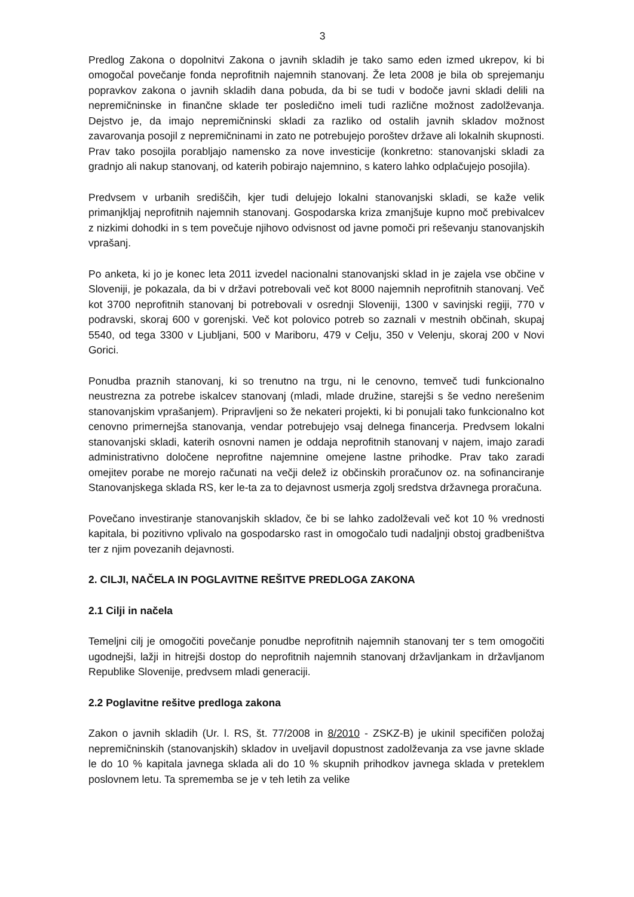3
Predlog Zakona o dopolnitvi Zakona o javnih skladih je tako samo eden izmed ukrepov, ki bi omogočal povečanje fonda neprofitnih najemnih stanovanj. Že leta 2008 je bila ob sprejemanju popravkov zakona o javnih skladih dana pobuda, da bi se tudi v bodoče javni skladi delili na nepremičninske in finančne sklade ter posledično imeli tudi različne možnost zadolževanja. Dejstvo je, da imajo nepremičninski skladi za razliko od ostalih javnih skladov možnost zavarovanja posojil z nepremičninami in zato ne potrebujejo poroštev države ali lokalnih skupnosti. Prav tako posojila porabljajo namensko za nove investicije (konkretno: stanovanjski skladi za gradnjo ali nakup stanovanj, od katerih pobirajo najemnino, s katero lahko odplačujejo posojila).
Predvsem v urbanih središčih, kjer tudi delujejo lokalni stanovanjski skladi, se kaže velik primanjkljaj neprofitnih najemnih stanovanj. Gospodarska kriza zmanjšuje kupno moč prebivalcev z nizkimi dohodki in s tem povečuje njihovo odvisnost od javne pomoči pri reševanju stanovanjskih vprašanj.
Po anketa, ki jo je konec leta 2011 izvedel nacionalni stanovanjski sklad in je zajela vse občine v Sloveniji, je pokazala, da bi v državi potrebovali več kot 8000 najemnih neprofitnih stanovanj. Več kot 3700 neprofitnih stanovanj bi potrebovali v osrednji Sloveniji, 1300 v savinjski regiji, 770 v podravski, skoraj 600 v gorenjski. Več kot polovico potreb so zaznali v mestnih občinah, skupaj 5540, od tega 3300 v Ljubljani, 500 v Mariboru, 479 v Celju, 350 v Velenju, skoraj 200 v Novi Gorici.
Ponudba praznih stanovanj, ki so trenutno na trgu, ni le cenovno, temveč tudi funkcionalno neustrezna za potrebe iskalcev stanovanj (mladi, mlade družine, starejši s še vedno nerešenim stanovanjskim vprašanjem). Pripravljeni so že nekateri projekti, ki bi ponujali tako funkcionalno kot cenovno primernejša stanovanja, vendar potrebujejo vsaj delnega financerja. Predvsem lokalni stanovanjski skladi, katerih osnovni namen je oddaja neprofitnih stanovanj v najem, imajo zaradi administrativno določene neprofitne najemnine omejene lastne prihodke. Prav tako zaradi omejitev porabe ne morejo računati na večji delež iz občinskih proračunov oz. na sofinanciranje Stanovanjskega sklada RS, ker le-ta za to dejavnost usmerja zgolj sredstva državnega proračuna.
Povečano investiranje stanovanjskih skladov, če bi se lahko zadolževali več kot 10 % vrednosti kapitala, bi pozitivno vplivalo na gospodarsko rast in omogočalo tudi nadaljnji obstoj gradbeništva ter z njim povezanih dejavnosti.
2. CILJI, NAČELA IN POGLAVITNE REŠITVE PREDLOGA ZAKONA
2.1 Cilji in načela
Temeljni cilj je omogočiti povečanje ponudbe neprofitnih najemnih stanovanj ter s tem omogočiti ugodnejši, lažji in hitrejši dostop do neprofitnih najemnih stanovanj državljankam in državljanom Republike Slovenije, predvsem mladi generaciji.
2.2 Poglavitne rešitve predloga zakona
Zakon o javnih skladih (Ur. l. RS, št. 77/2008 in 8/2010 - ZSKZ-B) je ukinil specifičen položaj nepremičninskih (stanovanjskih) skladov in uveljavil dopustnost zadolževanja za vse javne sklade le do 10 % kapitala javnega sklada ali do 10 % skupnih prihodkov javnega sklada v preteklem poslovnem letu. Ta sprememba se je v teh letih za velike